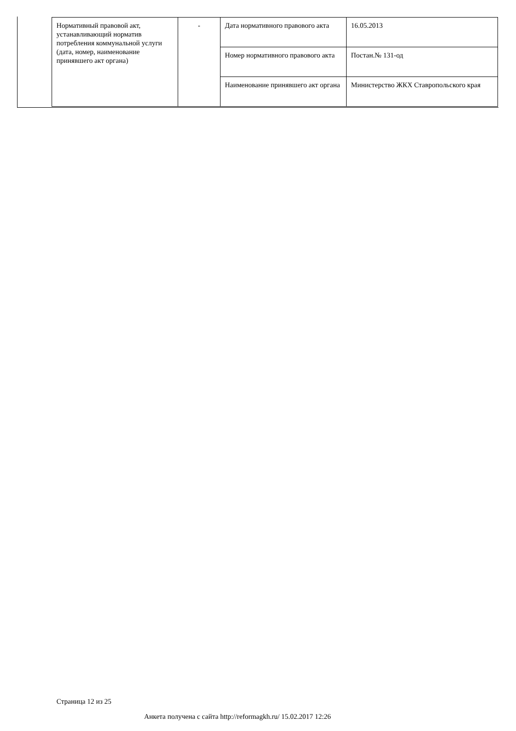| Нормативный правовой акт, устанавливающий норматив потребления коммунальной услуги (дата, номер, наименование принявшего акт органа) | - | Дата нормативного правового акта | 16.05.2013 |
| | | Номер нормативного правового акта | Постан.№ 131-од |
| | | Наименование принявшего акт органа | Министерство ЖКХ Ставропольского края |
Страница 12 из 25
Анкета получена с сайта http://reformagkh.ru/ 15.02.2017 12:26